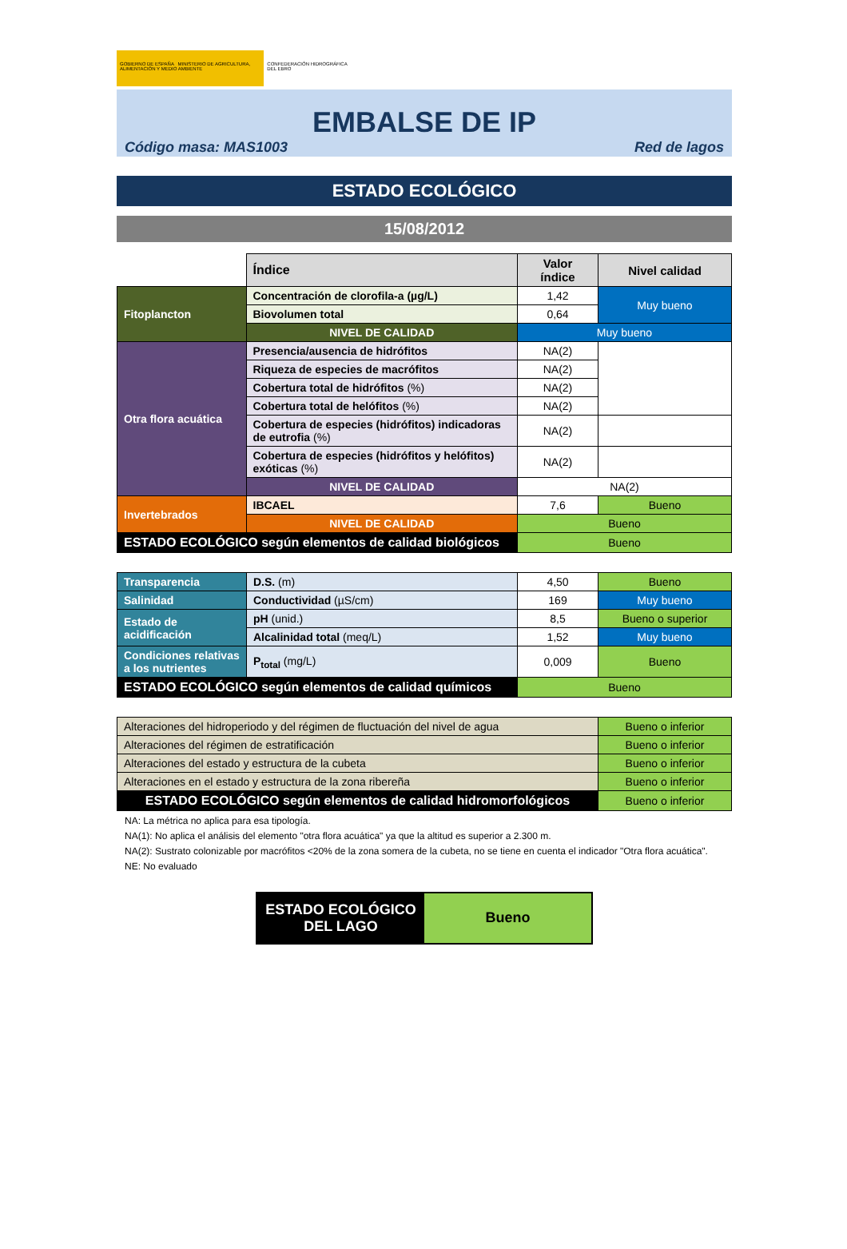GOBIERNO DE ESPAÑA MINISTERIO DE AGRICULTURA, ALIMENTACIÓN Y MEDIO AMBIENTE
CONFEDERACIÓN HIDROGRÁFICA DEL EBRO
EMBALSE DE IP
Código masa: MAS1003 Red de lagos
ESTADO ECOLÓGICO
15/08/2012
| | Índice | Valor índice | Nivel calidad |
| Fitoplancton | Concentración de clorofila-a (µg/L) | 1,42 | Muy bueno |
| | Biovolumen total | 0,64 | |
| | NIVEL DE CALIDAD | Muy bueno | |
| Otra flora acuática | Presencia/ausencia de hidrófitos | NA(2) | |
| | Riqueza de especies de macrófitos | NA(2) | |
| | Cobertura total de hidrófitos (%) | NA(2) | |
| | Cobertura total de helófitos (%) | NA(2) | |
| | Cobertura de especies (hidrófitos) indicadoras de eutrofia (%) | NA(2) | |
| | Cobertura de especies (hidrófitos y helófitos) exóticas (%) | NA(2) | |
| | NIVEL DE CALIDAD | NA(2) | |
| Invertebrados | IBCAEL | 7,6 | Bueno |
| | NIVEL DE CALIDAD | Bueno | |
| ESTADO ECOLÓGICO según elementos de calidad biológicos | | Bueno | |
| Transparencia | D.S. (m) | 4,50 | Bueno |
| Salinidad | Conductividad (µS/cm) | 169 | Muy bueno |
| Estado de acidificación | pH (unid.) | 8,5 | Bueno o superior |
| | Alcalinidad total (meq/L) | 1,52 | Muy bueno |
| Condiciones relativas a los nutrientes | P<sub>total</sub> (mg/L) | 0,009 | Bueno |
| ESTADO ECOLÓGICO según elementos de calidad químicos | | Bueno | |
| Alteraciones del hidroperiodo y del régimen de fluctuación del nivel de agua | Bueno o inferior |
| Alteraciones del régimen de estratificación | Bueno o inferior |
| Alteraciones del estado y estructura de la cubeta | Bueno o inferior |
| Alteraciones en el estado y estructura de la zona ribereña | Bueno o inferior |
| ESTADO ECOLÓGICO según elementos de calidad hidromorfológicos | Bueno o inferior |
NA: La métrica no aplica para esa tipología.
NA(1): No aplica el análisis del elemento "otra flora acuática" ya que la altitud es superior a 2.300 m.
NA(2): Sustrato colonizable por macrófitos <20% de la zona somera de la cubeta, no se tiene en cuenta el indicador "Otra flora acuática".
NE: No evaluado
ESTADO ECOLÓGICO DEL LAGO
Bueno